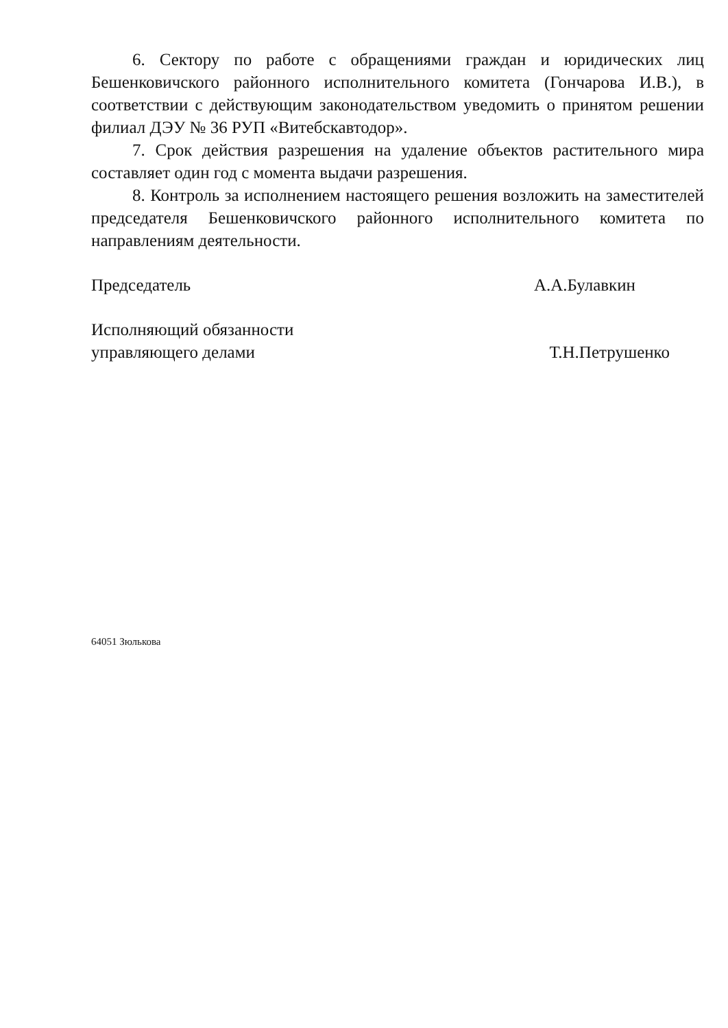6. Сектору по работе с обращениями граждан и юридических лиц Бешенковичского районного исполнительного комитета (Гончарова И.В.), в соответствии с действующим законодательством уведомить о принятом решении филиал ДЭУ № 36 РУП «Витебскавтодор».
7. Срок действия разрешения на удаление объектов растительного мира составляет один год с момента выдачи разрешения.
8. Контроль за исполнением настоящего решения возложить на заместителей председателя Бешенковичского районного исполнительного комитета по направлениям деятельности.
Председатель А.А.Булавкин
Исполняющий обязанности
управляющего делами
Т.Н.Петрушенко
64051 Зюлькова